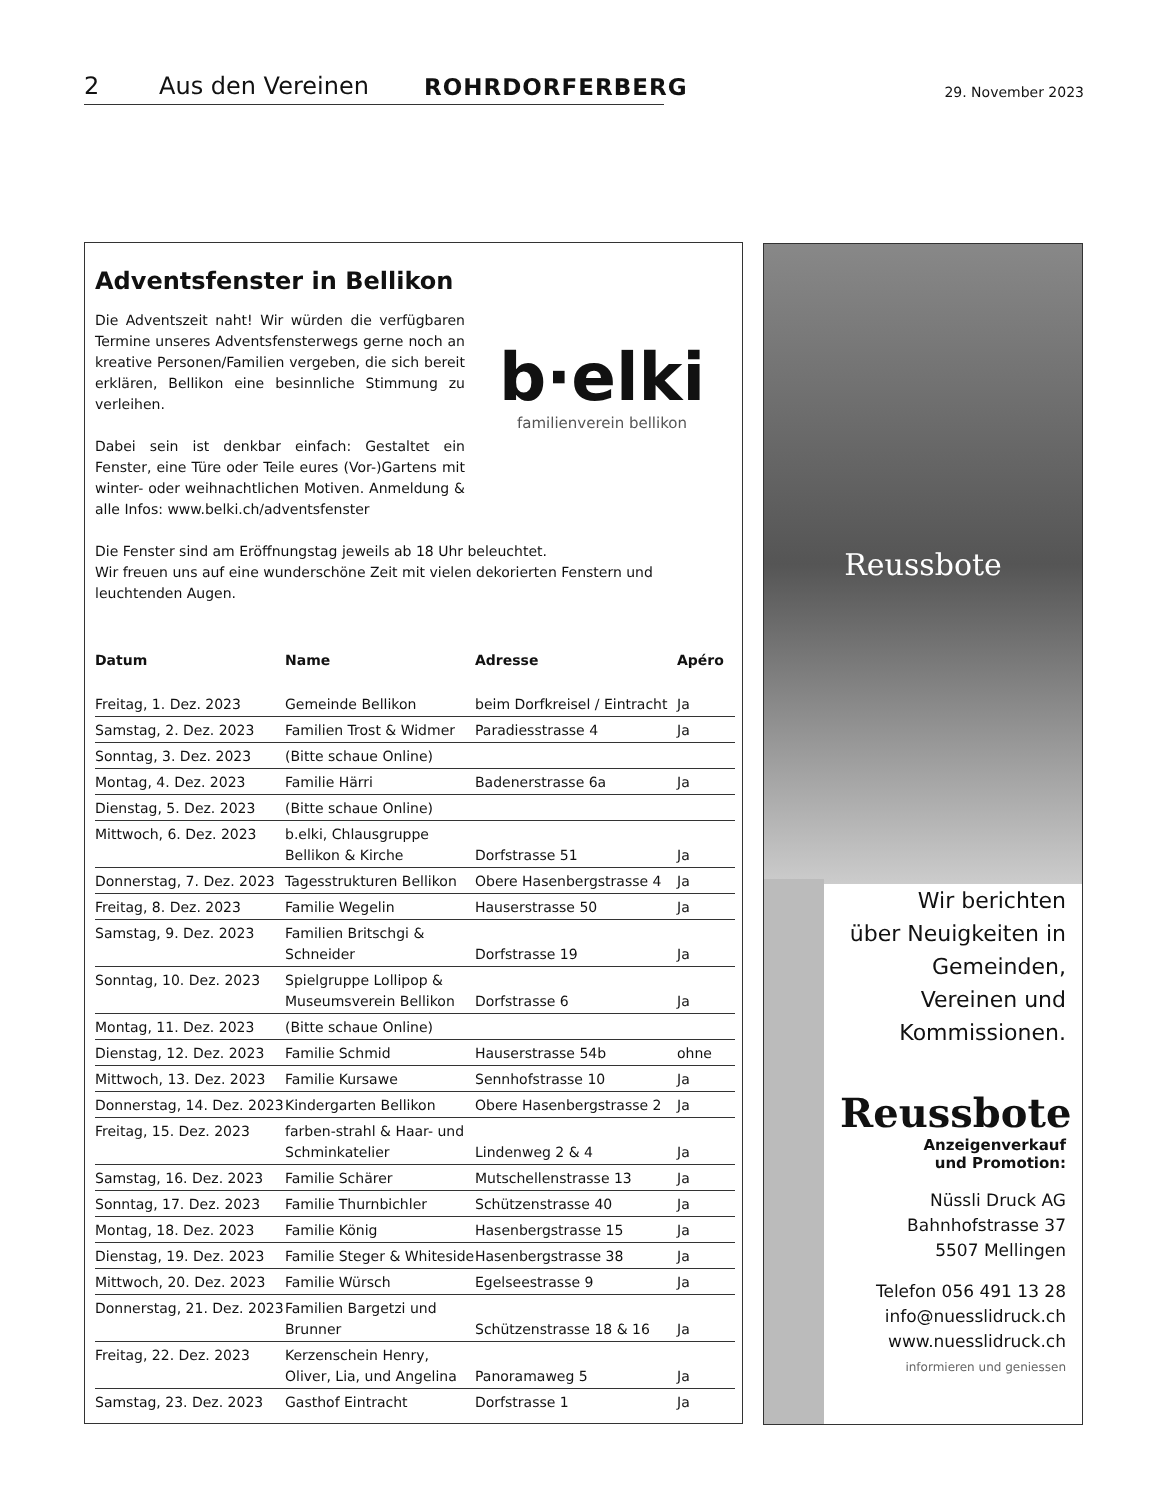2 Aus den Vereinen ROHRDORFERBERG 29. November 2023
Adventsfenster in Bellikon
b·elki
familienverein bellikon
Die Adventszeit naht! Wir würden die verfügbaren Termine unseres Adventsfensterwegs gerne noch an kreative Personen/Familien vergeben, die sich bereit erklären, Bellikon eine besinnliche Stimmung zu verleihen.
Dabei sein ist denkbar einfach: Gestaltet ein Fenster, eine Türe oder Teile eures (Vor-)Gartens mit winter- oder weihnachtlichen Motiven. Anmeldung & alle Infos: www.belki.ch/adventsfenster
Die Fenster sind am Eröffnungstag jeweils ab 18 Uhr beleuchtet.
Wir freuen uns auf eine wunderschöne Zeit mit vielen dekorierten Fenstern und leuchtenden Augen.
| Datum | Name | Adresse | Apéro |
| --- | --- | --- | --- |
| Freitag, 1. Dez. 2023 | Gemeinde Bellikon | beim Dorfkreisel / Eintracht | Ja |
| Samstag, 2. Dez. 2023 | Familien Trost & Widmer | Paradiesstrasse 4 | Ja |
| Sonntag, 3. Dez. 2023 | (Bitte schaue Online) | | |
| Montag, 4. Dez. 2023 | Familie Härri | Badenerstrasse 6a | Ja |
| Dienstag, 5. Dez. 2023 | (Bitte schaue Online) | | |
| Mittwoch, 6. Dez. 2023 | b.elki, Chlausgruppe Bellikon & Kirche | Dorfstrasse 51 | Ja |
| Donnerstag, 7. Dez. 2023 | Tagesstrukturen Bellikon | Obere Hasenbergstrasse 4 | Ja |
| Freitag, 8. Dez. 2023 | Familie Wegelin | Hauserstrasse 50 | Ja |
| Samstag, 9. Dez. 2023 | Familien Britschgi & Schneider | Dorfstrasse 19 | Ja |
| Sonntag, 10. Dez. 2023 | Spielgruppe Lollipop & Museumsverein Bellikon | Dorfstrasse 6 | Ja |
| Montag, 11. Dez. 2023 | (Bitte schaue Online) | | |
| Dienstag, 12. Dez. 2023 | Familie Schmid | Hauserstrasse 54b | ohne |
| Mittwoch, 13. Dez. 2023 | Familie Kursawe | Sennhofstrasse 10 | Ja |
| Donnerstag, 14. Dez. 2023 | Kindergarten Bellikon | Obere Hasenbergstrasse 2 | Ja |
| Freitag, 15. Dez. 2023 | farben-strahl & Haar- und Schminkatelier | Lindenweg 2 & 4 | Ja |
| Samstag, 16. Dez. 2023 | Familie Schärer | Mutschellenstrasse 13 | Ja |
| Sonntag, 17. Dez. 2023 | Familie Thurnbichler | Schützenstrasse 40 | Ja |
| Montag, 18. Dez. 2023 | Familie König | Hasenbergstrasse 15 | Ja |
| Dienstag, 19. Dez. 2023 | Familie Steger & Whiteside | Hasenbergstrasse 38 | Ja |
| Mittwoch, 20. Dez. 2023 | Familie Würsch | Egelseestrasse 9 | Ja |
| Donnerstag, 21. Dez. 2023 | Familien Bargetzi und Brunner | Schützenstrasse 18 & 16 | Ja |
| Freitag, 22. Dez. 2023 | Kerzenschein Henry, Oliver, Lia, und Angelina | Panoramaweg 5 | Ja |
| Samstag, 23. Dez. 2023 | Gasthof Eintracht | Dorfstrasse 1 | Ja |
Reussbote
Wir berichten
über Neuigkeiten in
Gemeinden,
Vereinen und
Kommissionen.
Reussbote
Anzeigenverkauf
und Promotion:
Nüssli Druck AG
Bahnhofstrasse 37
5507 Mellingen
Telefon 056 491 13 28
info@nuesslidruck.ch
www.nuesslidruck.ch
informieren und geniessen